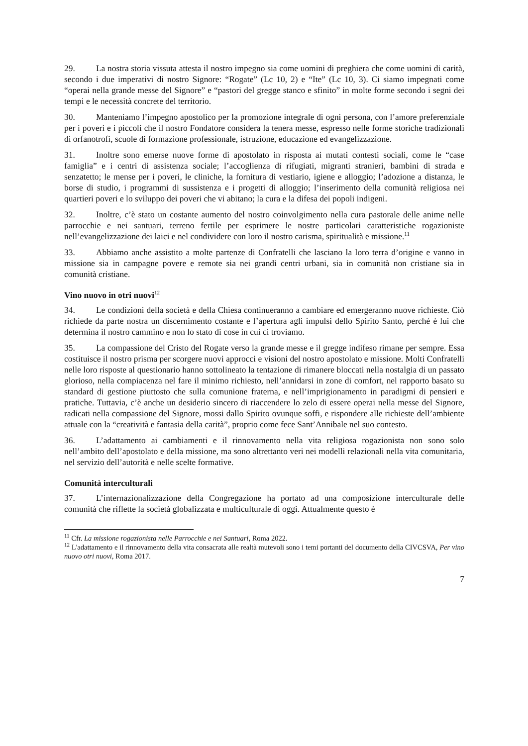29. La nostra storia vissuta attesta il nostro impegno sia come uomini di preghiera che come uomini di carità, secondo i due imperativi di nostro Signore: “Rogate” (Lc 10, 2) e “Ite” (Lc 10, 3). Ci siamo impegnati come “operai nella grande messe del Signore” e “pastori del gregge stanco e sfinito” in molte forme secondo i segni dei tempi e le necessità concrete del territorio.
30. Manteniamo l’impegno apostolico per la promozione integrale di ogni persona, con l’amore preferenziale per i poveri e i piccoli che il nostro Fondatore considera la tenera messe, espresso nelle forme storiche tradizionali di orfanotrofi, scuole di formazione professionale, istruzione, educazione ed evangelizzazione.
31. Inoltre sono emerse nuove forme di apostolato in risposta ai mutati contesti sociali, come le “case famiglia” e i centri di assistenza sociale; l’accoglienza di rifugiati, migranti stranieri, bambini di strada e senzatetto; le mense per i poveri, le cliniche, la fornitura di vestiario, igiene e alloggio; l’adozione a distanza, le borse di studio, i programmi di sussistenza e i progetti di alloggio; l’inserimento della comunità religiosa nei quartieri poveri e lo sviluppo dei poveri che vi abitano; la cura e la difesa dei popoli indigeni.
32. Inoltre, c’è stato un costante aumento del nostro coinvolgimento nella cura pastorale delle anime nelle parrocchie e nei santuari, terreno fertile per esprimere le nostre particolari caratteristiche rogazioniste nell’evangelizzazione dei laici e nel condividere con loro il nostro carisma, spiritualità e missione.<sup>11</sup>
33. Abbiamo anche assistito a molte partenze di Confratelli che lasciano la loro terra d’origine e vanno in missione sia in campagne povere e remote sia nei grandi centri urbani, sia in comunità non cristiane sia in comunità cristiane.
Vino nuovo in otri nuovi<sup>12</sup>
34. Le condizioni della società e della Chiesa continueranno a cambiare ed emergeranno nuove richieste. Ciò richiede da parte nostra un discernimento costante e l’apertura agli impulsi dello Spirito Santo, perché è lui che determina il nostro cammino e non lo stato di cose in cui ci troviamo.
35. La compassione del Cristo del Rogate verso la grande messe e il gregge indifeso rimane per sempre. Essa costituisce il nostro prisma per scorgere nuovi approcci e visioni del nostro apostolato e missione. Molti Confratelli nelle loro risposte al questionario hanno sottolineato la tentazione di rimanere bloccati nella nostalgia di un passato glorioso, nella compiacenza nel fare il minimo richiesto, nell’annidarsi in zone di comfort, nel rapporto basato su standard di gestione piuttosto che sulla comunione fraterna, e nell’imprigionamento in paradigmi di pensieri e pratiche. Tuttavia, c’è anche un desiderio sincero di riaccendere lo zelo di essere operai nella messe del Signore, radicati nella compassione del Signore, mossi dallo Spirito ovunque soffi, e rispondere alle richieste dell’ambiente attuale con la “creatività e fantasia della carità”, proprio come fece Sant’Annibale nel suo contesto.
36. L’adattamento ai cambiamenti e il rinnovamento nella vita religiosa rogazionista non sono solo nell’ambito dell’apostolato e della missione, ma sono altrettanto veri nei modelli relazionali nella vita comunitaria, nel servizio dell’autorità e nelle scelte formative.
Comunità interculturali
37. L’internazionalizzazione della Congregazione ha portato ad una composizione interculturale delle comunità che riflette la società globalizzata e multiculturale di oggi. Attualmente questo è
<sup>11</sup> Cfr. La missione rogazionista nelle Parrocchie e nei Santuari, Roma 2022.
<sup>12</sup> L'adattamento e il rinnovamento della vita consacrata alle realtà mutevoli sono i temi portanti del documento della CIVCSVA, Per vino nuovo otri nuovi, Roma 2017.
7